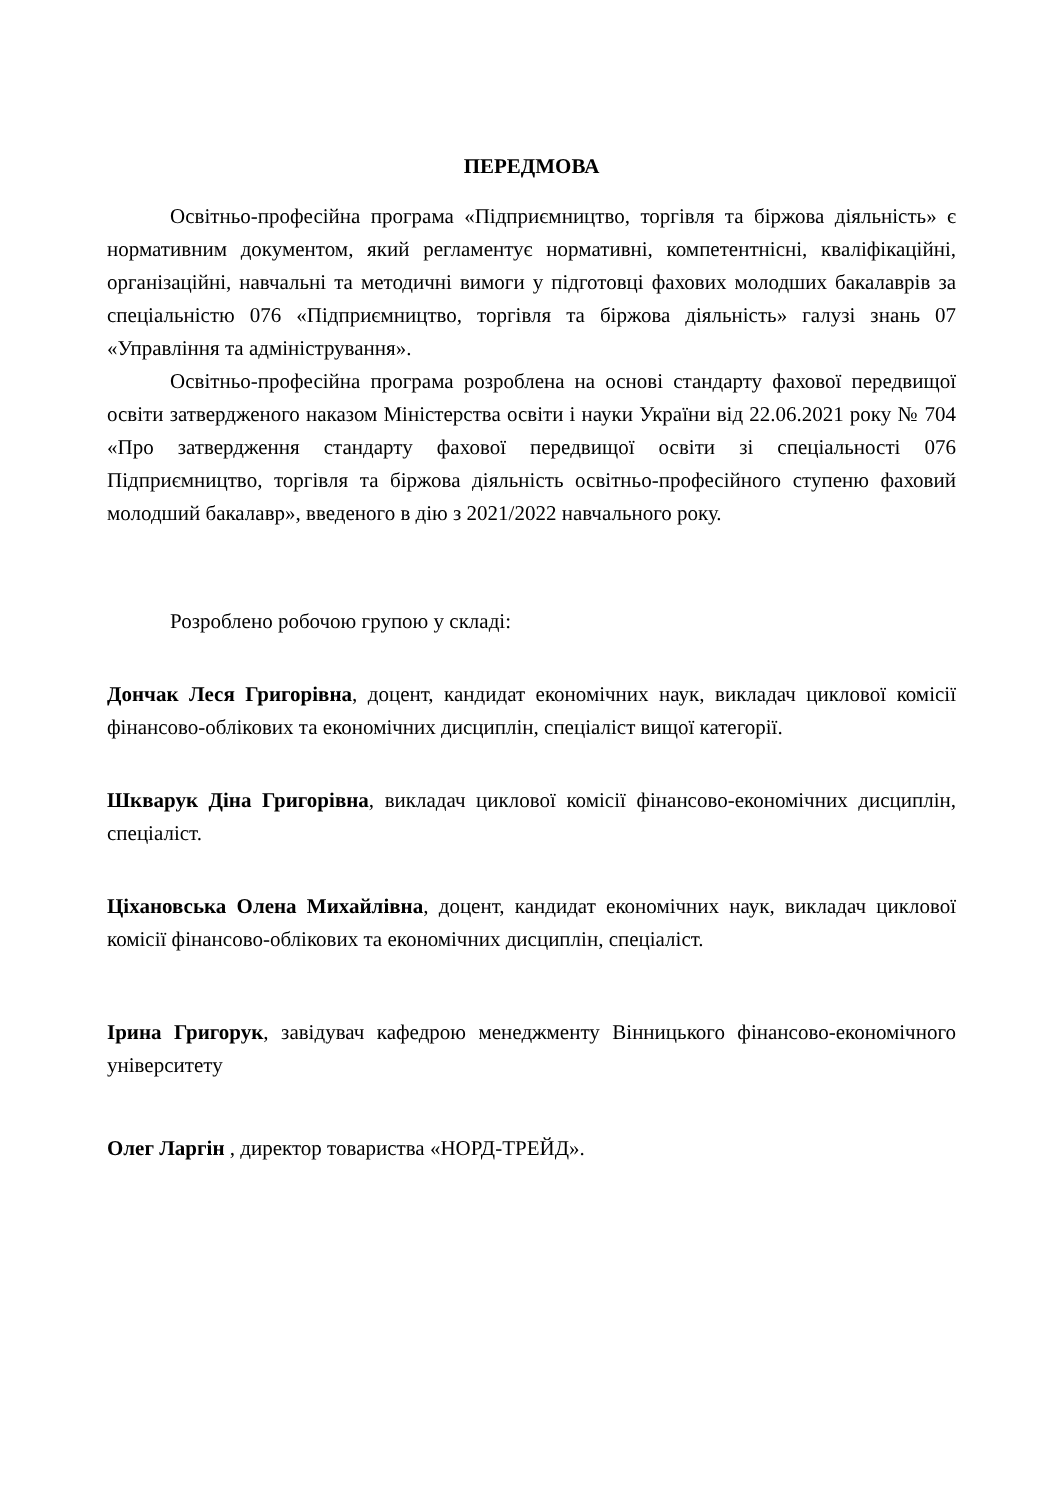ПЕРЕДМОВА
Освітньо-професійна програма «Підприємництво, торгівля та біржова діяльність» є нормативним документом, який регламентує нормативні, компетентнісні, кваліфікаційні, організаційні, навчальні та методичні вимоги у підготовці фахових молодших бакалаврів за спеціальністю 076 «Підприємництво, торгівля та біржова діяльність» галузі знань 07 «Управління та адміністрування».
Освітньо-професійна програма розроблена на основі стандарту фахової передвищої освіти затвердженого наказом Міністерства освіти і науки України від 22.06.2021 року № 704 «Про затвердження стандарту фахової передвищої освіти зі спеціальності 076 Підприємництво, торгівля та біржова діяльність освітньо-професійного ступеню фаховий молодший бакалавр», введеного в дію з 2021/2022 навчального року.
Розроблено робочою групою у складі:
Дончак Леся Григорівна, доцент, кандидат економічних наук, викладач циклової комісії фінансово-облікових та економічних дисциплін, спеціаліст вищої категорії.
Шкварук Діна Григорівна, викладач циклової комісії фінансово-економічних дисциплін, спеціаліст.
Ціхановська Олена Михайлівна, доцент, кандидат економічних наук, викладач циклової комісії фінансово-облікових та економічних дисциплін, спеціаліст.
Ірина Григорук, завідувач кафедрою менеджменту Вінницького фінансово-економічного університету
Олег Ларгін , директор товариства «НОРД-ТРЕЙД».